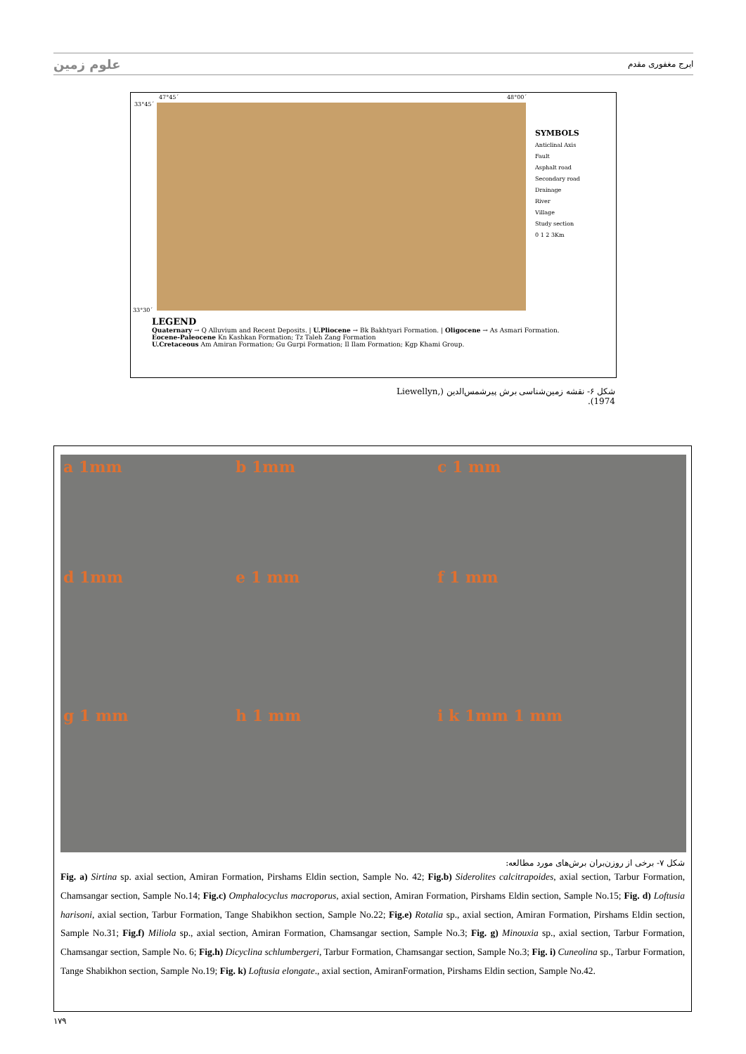علوم زمین ایرج مغفوری مقدم
47°45´ 48°00´
33°45´
33°30´
SYMBOLS
Anticlinal Axis
Fault
Asphalt road
Secondary road
Drainage
River
Village
Study section
0 1 2 3Km
LEGEND
Quaternary → Q Alluvium and Recent Deposits. | U.Pliocene → Bk Bakhtyari Formation. | Oligocene → As Asmari Formation.
Eocene-Paleocene Kn Kashkan Formation; Tz Taleh Zang Formation
U.Cretaceous Am Amiran Formation; Gu Gurpi Formation; Il Ilam Formation; Kgp Khami Group.
شکل ۶- نقشه زمین‌شناسی برش پیرشمس‌الدین (Liewellyn, 1974).
a 1mm
b 1mm
c 1 mm
d 1mm
e 1 mm
f 1 mm
g 1 mm
h 1 mm
i k 1mm 1 mm
شکل ۷- برخی از روزن‌بران برش‌های مورد مطالعه:
Fig. a) Sirtina sp. axial section, Amiran Formation, Pirshams Eldin section, Sample No. 42; Fig.b) Siderolites calcitrapoides, axial section, Tarbur Formation, Chamsangar section, Sample No.14; Fig.c) Omphalocyclus macroporus, axial section, Amiran Formation, Pirshams Eldin section, Sample No.15; Fig. d) Loftusia harisoni, axial section, Tarbur Formation, Tange Shabikhon section, Sample No.22; Fig.e) Rotalia sp., axial section, Amiran Formation, Pirshams Eldin section, Sample No.31; Fig.f) Miliola sp., axial section, Amiran Formation, Chamsangar section, Sample No.3; Fig. g) Minouxia sp., axial section, Tarbur Formation, Chamsangar section, Sample No. 6; Fig.h) Dicyclina schlumbergeri, Tarbur Formation, Chamsangar section, Sample No.3; Fig. i) Cuneolina sp., Tarbur Formation, Tange Shabikhon section, Sample No.19; Fig. k) Loftusia elongate., axial section, AmiranFormation, Pirshams Eldin section, Sample No.42.
۱۷۹